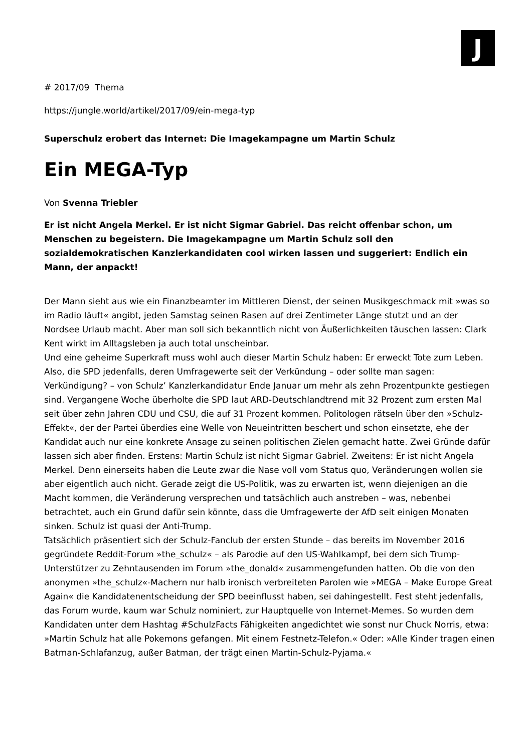J
# 2017/09 Thema
https://jungle.world/artikel/2017/09/ein-mega-typ
Superschulz erobert das Internet: Die Imagekampagne um Martin Schulz
Ein MEGA-Typ
Von Svenna Triebler
Er ist nicht Angela Merkel. Er ist nicht Sigmar Gabriel. Das reicht offenbar schon, um Menschen zu begeistern. Die Imagekampagne um Martin Schulz soll den sozialdemokratischen Kanzlerkandidaten cool wirken lassen und suggeriert: Endlich ein Mann, der anpackt!
Der Mann sieht aus wie ein Finanzbeamter im Mittleren Dienst, der seinen Musikgeschmack mit »was so im Radio läuft« angibt, jeden Samstag seinen Rasen auf drei Zentimeter Länge stutzt und an der Nordsee Urlaub macht. Aber man soll sich bekanntlich nicht von Äußerlichkeiten täuschen lassen: Clark Kent wirkt im Alltagsleben ja auch total unscheinbar.
Und eine geheime Superkraft muss wohl auch dieser Martin Schulz haben: Er erweckt Tote zum Leben. Also, die SPD jedenfalls, deren Umfragewerte seit der Verkündung – oder sollte man sagen: Verkündigung? – von Schulz’ Kanzlerkandidatur Ende Januar um mehr als zehn Prozentpunkte gestiegen sind. Vergangene Woche überholte die SPD laut ARD-Deutschlandtrend mit 32 Prozent zum ersten Mal seit über zehn Jahren CDU und CSU, die auf 31 Prozent kommen. Politologen rätseln über den »Schulz-Effekt«, der der Partei überdies eine Welle von Neueintritten beschert und schon einsetzte, ehe der Kandidat auch nur eine konkrete Ansage zu seinen politischen Zielen gemacht hatte. Zwei Gründe dafür lassen sich aber finden. Erstens: Martin Schulz ist nicht Sigmar Gabriel. Zweitens: Er ist nicht Angela Merkel. Denn einerseits haben die Leute zwar die Nase voll vom Status quo, Veränderungen wollen sie aber eigentlich auch nicht. Gerade zeigt die US-Politik, was zu erwarten ist, wenn diejenigen an die Macht kommen, die Veränderung versprechen und tatsächlich auch anstreben – was, nebenbei betrachtet, auch ein Grund dafür sein könnte, dass die Umfragewerte der AfD seit einigen Monaten sinken. Schulz ist quasi der Anti-Trump.
Tatsächlich präsentiert sich der Schulz-Fanclub der ersten Stunde – das bereits im November 2016 gegründete Reddit-Forum »the_schulz« – als Parodie auf den US-Wahlkampf, bei dem sich Trump-Unterstützer zu Zehntausenden im Forum »the_donald« zusammengefunden hatten. Ob die von den anonymen »the_schulz«-Machern nur halb ironisch verbreiteten Parolen wie »MEGA – Make Europe Great Again« die Kandidatenentscheidung der SPD beeinflusst haben, sei dahingestellt. Fest steht jedenfalls, das Forum wurde, kaum war Schulz nominiert, zur Hauptquelle von Internet-Memes. So wurden dem Kandidaten unter dem Hashtag #SchulzFacts Fähigkeiten angedichtet wie sonst nur Chuck Norris, etwa: »Martin Schulz hat alle Pokemons gefangen. Mit einem Festnetz-Telefon.« Oder: »Alle Kinder tragen einen Batman-Schlafanzug, außer Batman, der trägt einen Martin-Schulz-Pyjama.«